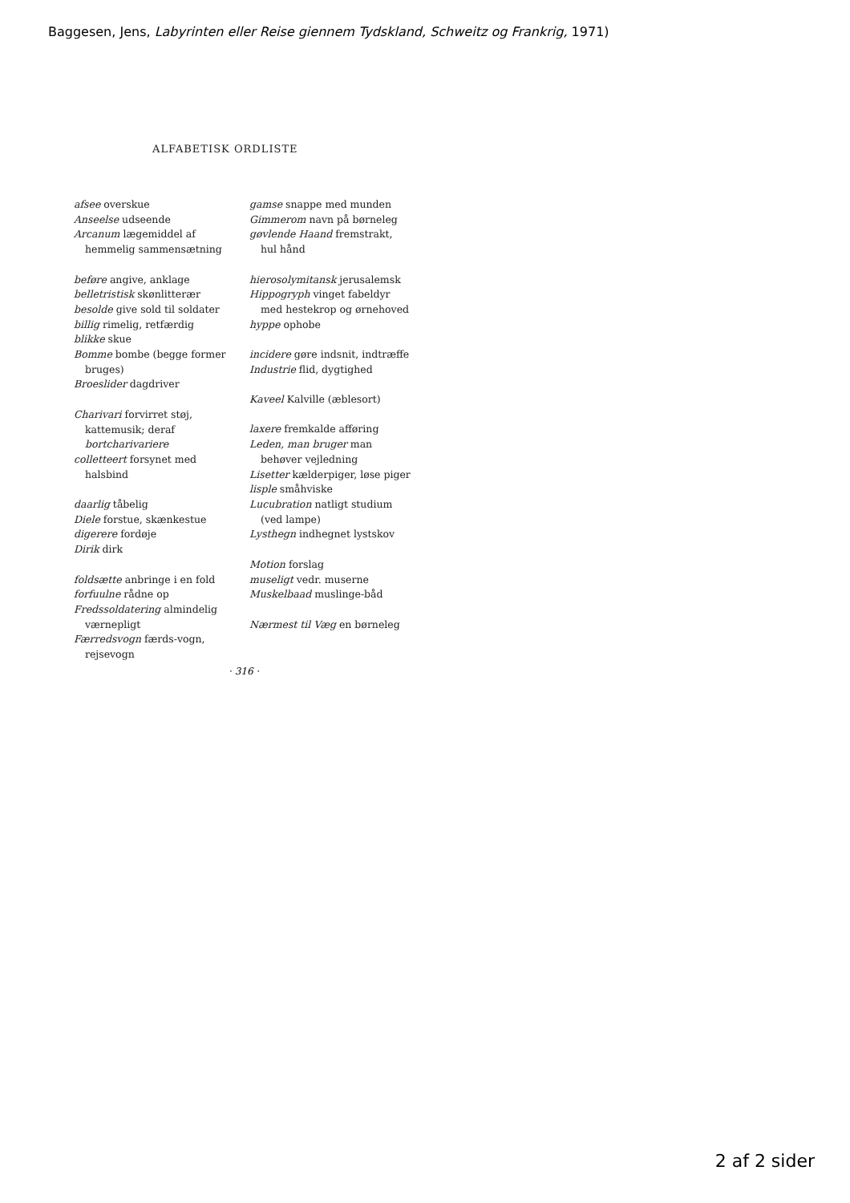Baggesen, Jens, Labyrinten eller Reise giennem Tydskland, Schweitz og Frankrig, 1971)
ALFABETISK ORDLISTE
afsee overskue
Anseelse udseende
Arcanum lægemiddel af hemmelig sammensætning
beføre angive, anklage
belletristisk skønlitterær
besolde give sold til soldater
billig rimelig, retfærdig
blikke skue
Bomme bombe (begge former bruges)
Broeslider dagdriver
Charivari forvirret støj, kattemusik; deraf bortcharivariere
colletteert forsynet med halsbind
daarlig tåbelig
Diele forstue, skænkestue
digerere fordøje
Dirik dirk
foldsætte anbringe i en fold
forfuulne rådne op
Fredssoldatering almindelig værnepligt
Færredsvogn færds-vogn, rejsevogn
gamse snappe med munden
Gimmerom navn på børneleg
gøvlende Haand fremstrakt, hul hånd
hierosolymitansk jerusalemsk
Hippogryph vinget fabeldyr med hestekrop og ørnehoved
hyppe ophobe
incidere gøre indsnit, indtræffe
Industrie flid, dygtighed
Kaveel Kalville (æblesort)
laxere fremkalde afføring
Leden, man bruger man behøver vejledning
Lisetter kælderpiger, løse piger
lisple småhviske
Lucubration natligt studium (ved lampe)
Lysthegn indhegnet lystskov
Motion forslag
museligt vedr. muserne
Muskelbaad muslinge-båd
Nærmest til Væg en børneleg
· 316 ·
2 af 2 sider